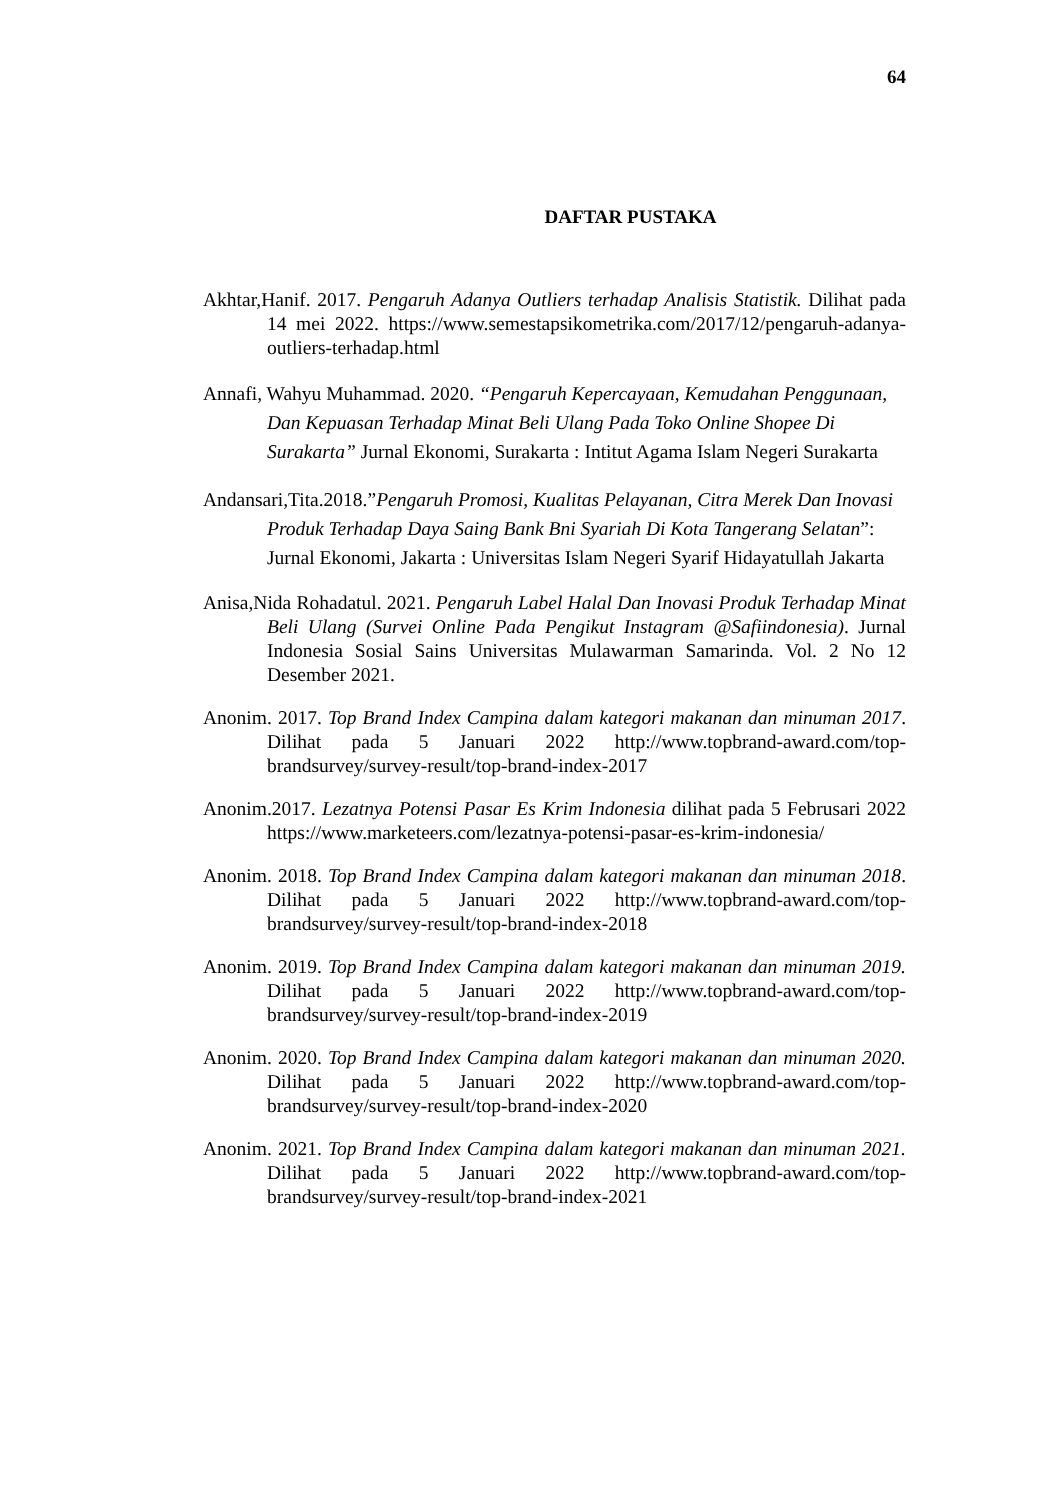64
DAFTAR PUSTAKA
Akhtar,Hanif. 2017. Pengaruh Adanya Outliers terhadap Analisis Statistik. Dilihat pada 14 mei 2022. https://www.semestapsikometrika.com/2017/12/pengaruh-adanya-outliers-terhadap.html
Annafi, Wahyu Muhammad. 2020. “Pengaruh Kepercayaan, Kemudahan Penggunaan, Dan Kepuasan Terhadap Minat Beli Ulang Pada Toko Online Shopee Di Surakarta” Jurnal Ekonomi, Surakarta : Intitut Agama Islam Negeri Surakarta
Andansari,Tita.2018.”Pengaruh Promosi, Kualitas Pelayanan, Citra Merek Dan Inovasi Produk Terhadap Daya Saing Bank Bni Syariah Di Kota Tangerang Selatan”: Jurnal Ekonomi, Jakarta : Universitas Islam Negeri Syarif Hidayatullah Jakarta
Anisa,Nida Rohadatul. 2021. Pengaruh Label Halal Dan Inovasi Produk Terhadap Minat Beli Ulang (Survei Online Pada Pengikut Instagram @Safiindonesia). Jurnal Indonesia Sosial Sains Universitas Mulawarman Samarinda. Vol. 2 No 12 Desember 2021.
Anonim. 2017. Top Brand Index Campina dalam kategori makanan dan minuman 2017. Dilihat pada 5 Januari 2022 http://www.topbrand-award.com/top-brandsurvey/survey-result/top-brand-index-2017
Anonim.2017. Lezatnya Potensi Pasar Es Krim Indonesia dilihat pada 5 Februsari 2022 https://www.marketeers.com/lezatnya-potensi-pasar-es-krim-indonesia/
Anonim. 2018. Top Brand Index Campina dalam kategori makanan dan minuman 2018. Dilihat pada 5 Januari 2022 http://www.topbrand-award.com/top-brandsurvey/survey-result/top-brand-index-2018
Anonim. 2019. Top Brand Index Campina dalam kategori makanan dan minuman 2019. Dilihat pada 5 Januari 2022 http://www.topbrand-award.com/top-brandsurvey/survey-result/top-brand-index-2019
Anonim. 2020. Top Brand Index Campina dalam kategori makanan dan minuman 2020. Dilihat pada 5 Januari 2022 http://www.topbrand-award.com/top-brandsurvey/survey-result/top-brand-index-2020
Anonim. 2021. Top Brand Index Campina dalam kategori makanan dan minuman 2021. Dilihat pada 5 Januari 2022 http://www.topbrand-award.com/top-brandsurvey/survey-result/top-brand-index-2021